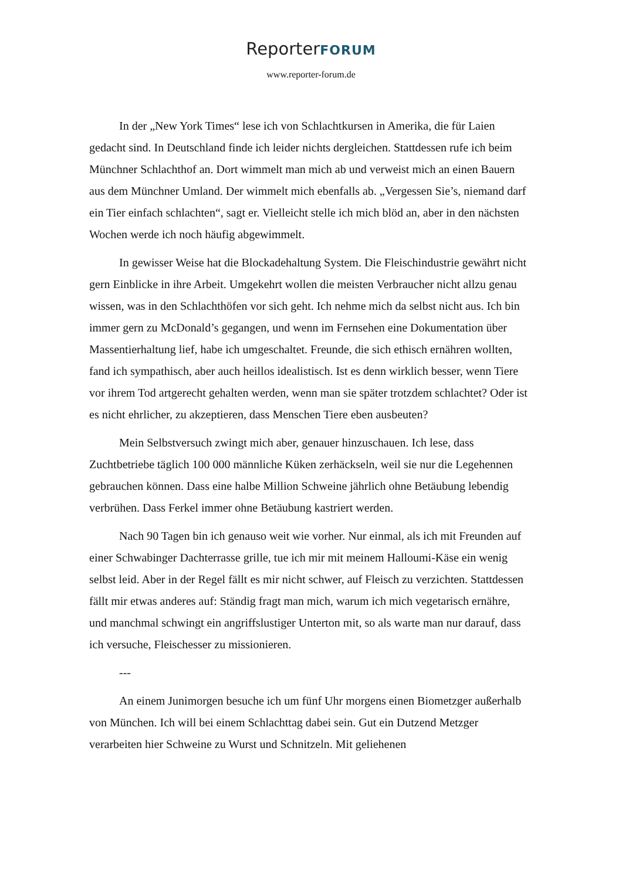ReporterFORUM
www.reporter-forum.de
In der „New York Times“ lese ich von Schlachtkursen in Amerika, die für Laien gedacht sind. In Deutschland finde ich leider nichts dergleichen. Stattdessen rufe ich beim Münchner Schlachthof an. Dort wimmelt man mich ab und verweist mich an einen Bauern aus dem Münchner Umland. Der wimmelt mich ebenfalls ab. „Vergessen Sie’s, niemand darf ein Tier einfach schlachten“, sagt er. Vielleicht stelle ich mich blöd an, aber in den nächsten Wochen werde ich noch häufig abgewimmelt.
In gewisser Weise hat die Blockadehaltung System. Die Fleischindustrie gewährt nicht gern Einblicke in ihre Arbeit. Umgekehrt wollen die meisten Verbraucher nicht allzu genau wissen, was in den Schlachthöfen vor sich geht. Ich nehme mich da selbst nicht aus. Ich bin immer gern zu McDonald’s gegangen, und wenn im Fernsehen eine Dokumentation über Massentierhaltung lief, habe ich umgeschaltet. Freunde, die sich ethisch ernähren wollten, fand ich sympathisch, aber auch heillos idealistisch. Ist es denn wirklich besser, wenn Tiere vor ihrem Tod artgerecht gehalten werden, wenn man sie später trotzdem schlachtet? Oder ist es nicht ehrlicher, zu akzeptieren, dass Menschen Tiere eben ausbeuten?
Mein Selbstversuch zwingt mich aber, genauer hinzuschauen. Ich lese, dass Zuchtbetriebe täglich 100 000 männliche Küken zerhäckseln, weil sie nur die Legehennen gebrauchen können. Dass eine halbe Million Schweine jährlich ohne Betäubung lebendig verbrühen. Dass Ferkel immer ohne Betäubung kastriert werden.
Nach 90 Tagen bin ich genauso weit wie vorher. Nur einmal, als ich mit Freunden auf einer Schwabinger Dachterrasse grille, tue ich mir mit meinem Halloumi-Käse ein wenig selbst leid. Aber in der Regel fällt es mir nicht schwer, auf Fleisch zu verzichten. Stattdessen fällt mir etwas anderes auf: Ständig fragt man mich, warum ich mich vegetarisch ernähre, und manchmal schwingt ein angriffslustiger Unterton mit, so als warte man nur darauf, dass ich versuche, Fleischesser zu missionieren.
---
An einem Junimorgen besuche ich um fünf Uhr morgens einen Biometzger außerhalb von München. Ich will bei einem Schlachttag dabei sein. Gut ein Dutzend Metzger verarbeiten hier Schweine zu Wurst und Schnitzeln. Mit geliehenen